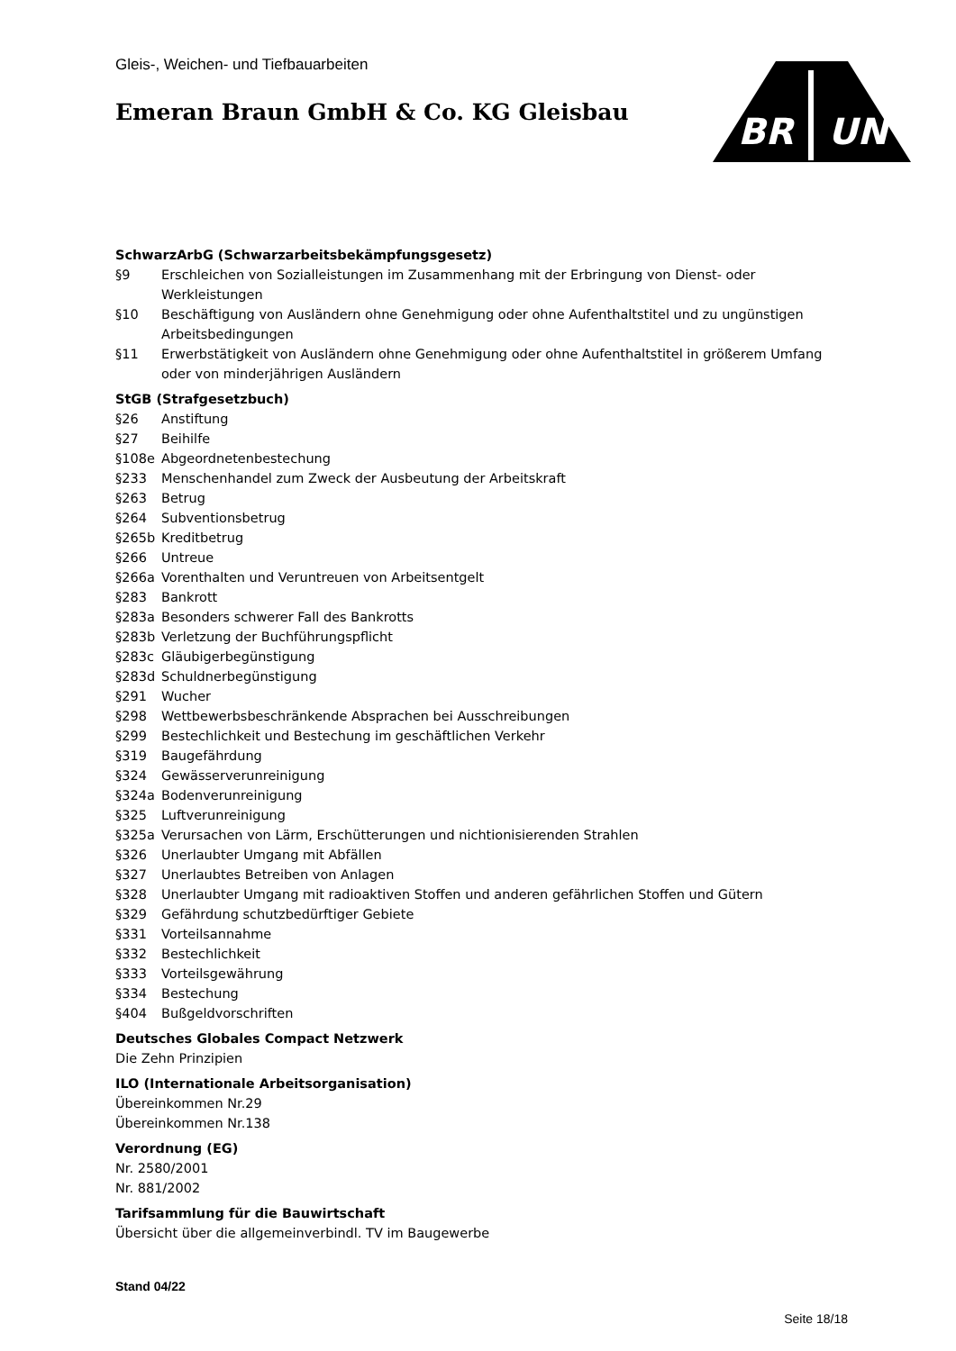Gleis-, Weichen- und Tiefbauarbeiten
Emeran Braun GmbH & Co. KG Gleisbau
BR
UN
SchwarzArbG (Schwarzarbeitsbekämpfungsgesetz)
§9 Erschleichen von Sozialleistungen im Zusammenhang mit der Erbringung von Dienst- oder Werkleistungen
§10 Beschäftigung von Ausländern ohne Genehmigung oder ohne Aufenthaltstitel und zu ungünstigen Arbeitsbedingungen
§11 Erwerbstätigkeit von Ausländern ohne Genehmigung oder ohne Aufenthaltstitel in größerem Umfang oder von minderjährigen Ausländern
StGB (Strafgesetzbuch)
§26 Anstiftung
§27 Beihilfe
§108e Abgeordnetenbestechung
§233 Menschenhandel zum Zweck der Ausbeutung der Arbeitskraft
§263 Betrug
§264 Subventionsbetrug
§265b Kreditbetrug
§266 Untreue
§266a Vorenthalten und Veruntreuen von Arbeitsentgelt
§283 Bankrott
§283a Besonders schwerer Fall des Bankrotts
§283b Verletzung der Buchführungspflicht
§283c Gläubigerbegünstigung
§283d Schuldnerbegünstigung
§291 Wucher
§298 Wettbewerbsbeschränkende Absprachen bei Ausschreibungen
§299 Bestechlichkeit und Bestechung im geschäftlichen Verkehr
§319 Baugefährdung
§324 Gewässerverunreinigung
§324a Bodenverunreinigung
§325 Luftverunreinigung
§325a Verursachen von Lärm, Erschütterungen und nichtionisierenden Strahlen
§326 Unerlaubter Umgang mit Abfällen
§327 Unerlaubtes Betreiben von Anlagen
§328 Unerlaubter Umgang mit radioaktiven Stoffen und anderen gefährlichen Stoffen und Gütern
§329 Gefährdung schutzbedürftiger Gebiete
§331 Vorteilsannahme
§332 Bestechlichkeit
§333 Vorteilsgewährung
§334 Bestechung
§404 Bußgeldvorschriften
Deutsches Globales Compact Netzwerk
Die Zehn Prinzipien
ILO (Internationale Arbeitsorganisation)
Übereinkommen Nr.29
Übereinkommen Nr.138
Verordnung (EG)
Nr. 2580/2001
Nr. 881/2002
Tarifsammlung für die Bauwirtschaft
Übersicht über die allgemeinverbindl. TV im Baugewerbe
Stand 04/22
Seite 18/18